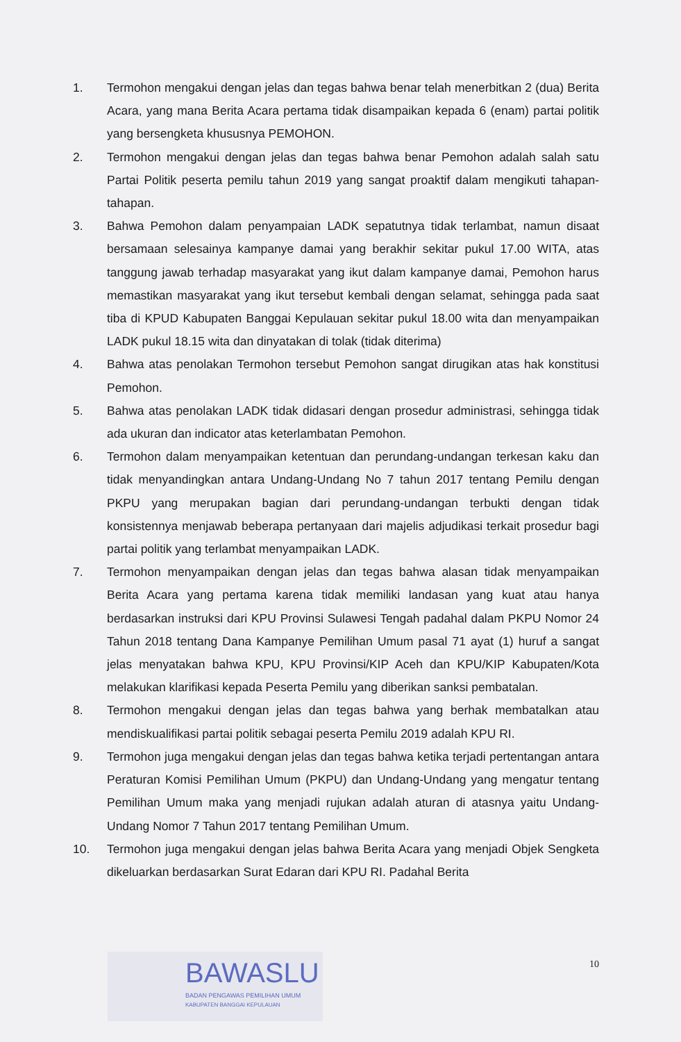1. Termohon mengakui dengan jelas dan tegas bahwa benar telah menerbitkan 2 (dua) Berita Acara, yang mana Berita Acara pertama tidak disampaikan kepada 6 (enam) partai politik yang bersengketa khususnya PEMOHON.
2. Termohon mengakui dengan jelas dan tegas bahwa benar Pemohon adalah salah satu Partai Politik peserta pemilu tahun 2019 yang sangat proaktif dalam mengikuti tahapan-tahapan.
3. Bahwa Pemohon dalam penyampaian LADK sepatutnya tidak terlambat, namun disaat bersamaan selesainya kampanye damai yang berakhir sekitar pukul 17.00 WITA, atas tanggung jawab terhadap masyarakat yang ikut dalam kampanye damai, Pemohon harus memastikan masyarakat yang ikut tersebut kembali dengan selamat, sehingga pada saat tiba di KPUD Kabupaten Banggai Kepulauan sekitar pukul 18.00 wita dan menyampaikan LADK pukul 18.15 wita dan dinyatakan di tolak (tidak diterima)
4. Bahwa atas penolakan Termohon tersebut Pemohon sangat dirugikan atas hak konstitusi Pemohon.
5. Bahwa atas penolakan LADK tidak didasari dengan prosedur administrasi, sehingga tidak ada ukuran dan indicator atas keterlambatan Pemohon.
6. Termohon dalam menyampaikan ketentuan dan perundang-undangan terkesan kaku dan tidak menyandingkan antara Undang-Undang No 7 tahun 2017 tentang Pemilu dengan PKPU yang merupakan bagian dari perundang-undangan terbukti dengan tidak konsistennya menjawab beberapa pertanyaan dari majelis adjudikasi terkait prosedur bagi partai politik yang terlambat menyampaikan LADK.
7. Termohon menyampaikan dengan jelas dan tegas bahwa alasan tidak menyampaikan Berita Acara yang pertama karena tidak memiliki landasan yang kuat atau hanya berdasarkan instruksi dari KPU Provinsi Sulawesi Tengah padahal dalam PKPU Nomor 24 Tahun 2018 tentang Dana Kampanye Pemilihan Umum pasal 71 ayat (1) huruf a sangat jelas menyatakan bahwa KPU, KPU Provinsi/KIP Aceh dan KPU/KIP Kabupaten/Kota melakukan klarifikasi kepada Peserta Pemilu yang diberikan sanksi pembatalan.
8. Termohon mengakui dengan jelas dan tegas bahwa yang berhak membatalkan atau mendiskualifikasi partai politik sebagai peserta Pemilu 2019 adalah KPU RI.
9. Termohon juga mengakui dengan jelas dan tegas bahwa ketika terjadi pertentangan antara Peraturan Komisi Pemilihan Umum (PKPU) dan Undang-Undang yang mengatur tentang Pemilihan Umum maka yang menjadi rujukan adalah aturan di atasnya yaitu Undang-Undang Nomor 7 Tahun 2017 tentang Pemilihan Umum.
10. Termohon juga mengakui dengan jelas bahwa Berita Acara yang menjadi Objek Sengketa dikeluarkan berdasarkan Surat Edaran dari KPU RI. Padahal Berita
BAWASLU
BADAN PENGAWAS PEMILIHAN UMUM
KABUPATEN BANGGAI KEPULAUAN
10